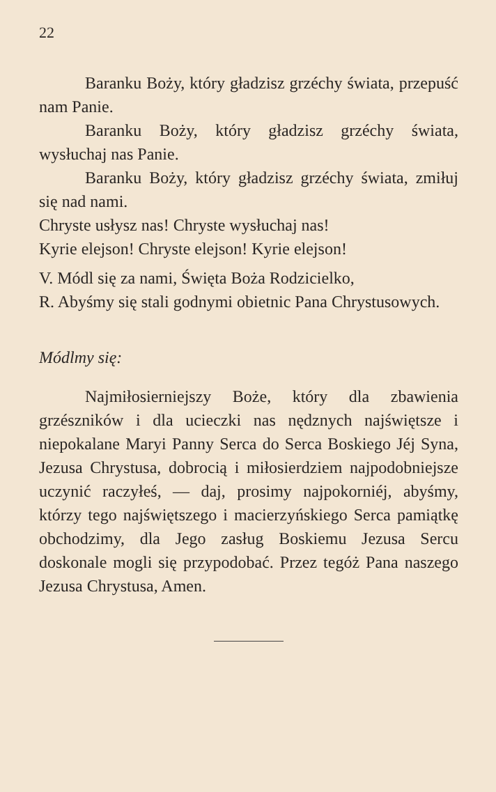22
Baranku Boży, który gładzisz grzéchy świata, przepuść nam Panie.
Baranku Boży, który gładzisz grzéchy świata, wysłuchaj nas Panie.
Baranku Boży, który gładzisz grzéchy świata, zmiłuj się nad nami.
Chryste usłysz nas! Chryste wysłuchaj nas!
Kyrie elejson! Chryste elejson! Kyrie elejson!
V. Módl się za nami, Święta Boża Rodzicielko,
R. Abyśmy się stali godnymi obietnic Pana Chrystusowych.
Módlmy się:
Najmiłosierniejszy Boże, który dla zbawienia grzészników i dla ucieczki nas nędznych najświętsze i niepokalane Maryi Panny Serca do Serca Boskiego Jéj Syna, Jezusa Chrystusa, dobrocią i miłosierdziem najpodobniejsze uczynić raczyłeś, — daj, prosimy najpokorniéj, abyśmy, którzy tego najświętszego i macierzyńskiego Serca pamiątkę obchodzimy, dla Jego zasług Boskiemu Jezusa Sercu doskonale mogli się przypodobać. Przez tegóż Pana naszego Jezusa Chrystusa, Amen.